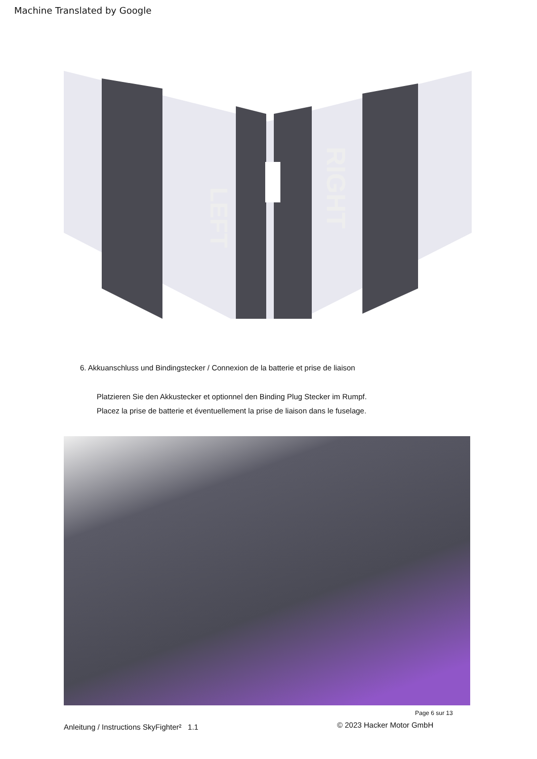Machine Translated by Google
LEFT
RIGHT
6. Akkuanschluss und Bindingstecker / Connexion de la batterie et prise de liaison
Platzieren Sie den Akkustecker et optionnel den Binding Plug Stecker im Rumpf.
Placez la prise de batterie et éventuellement la prise de liaison dans le fuselage.
Page 6 sur 13
Anleitung / Instructions SkyFighter² 1.1
© 2023 Hacker Motor GmbH